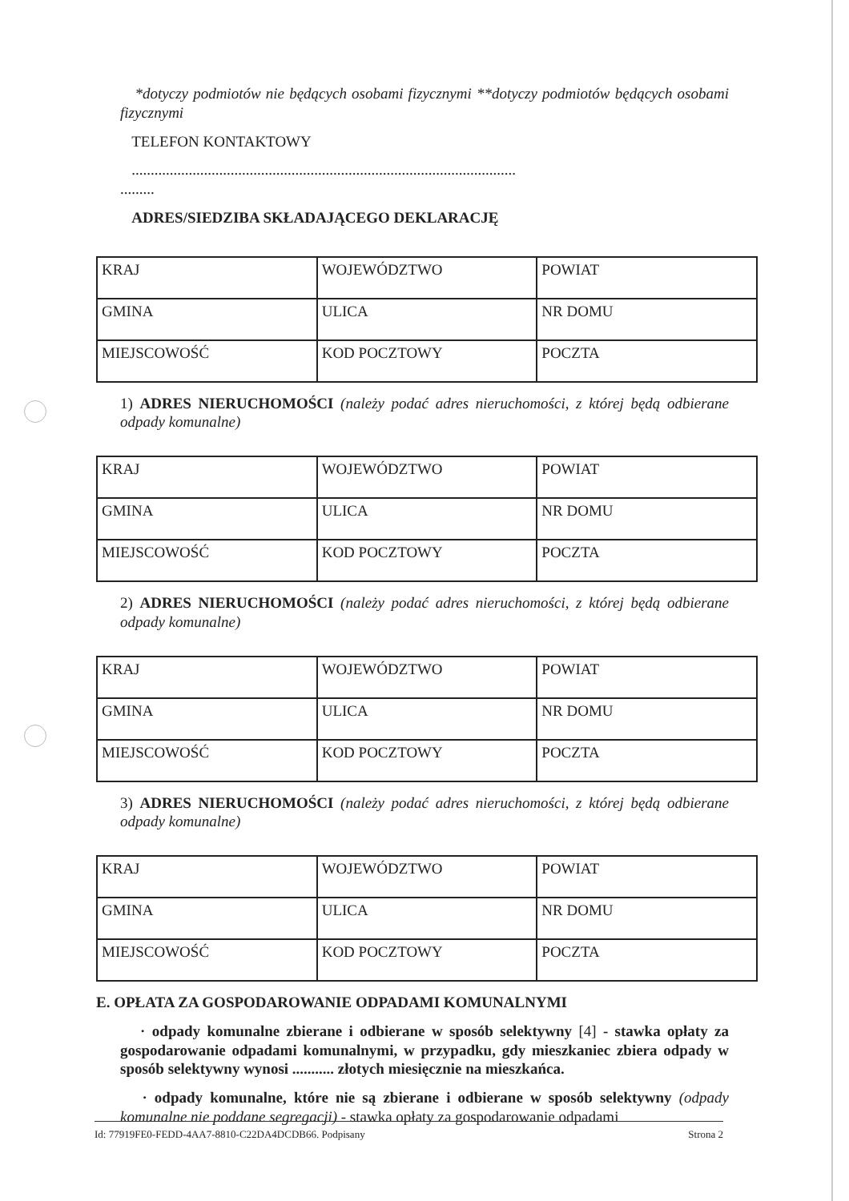*dotyczy podmiotów nie będących osobami fizycznymi **dotyczy podmiotów będących osobami fizycznymi
TELEFON KONTAKTOWY
.....................................................................................................
.........
ADRES/SIEDZIBA SKŁADAJĄCEGO DEKLARACJĘ
| KRAJ | WOJEWÓDZTWO | POWIAT |
| GMINA | ULICA | NR DOMU |
| MIEJSCOWOŚĆ | KOD POCZTOWY | POCZTA |
1) ADRES NIERUCHOMOŚCI (należy podać adres nieruchomości, z której będą odbierane odpady komunalne)
| KRAJ | WOJEWÓDZTWO | POWIAT |
| GMINA | ULICA | NR DOMU |
| MIEJSCOWOŚĆ | KOD POCZTOWY | POCZTA |
2) ADRES NIERUCHOMOŚCI (należy podać adres nieruchomości, z której będą odbierane odpady komunalne)
| KRAJ | WOJEWÓDZTWO | POWIAT |
| GMINA | ULICA | NR DOMU |
| MIEJSCOWOŚĆ | KOD POCZTOWY | POCZTA |
3) ADRES NIERUCHOMOŚCI (należy podać adres nieruchomości, z której będą odbierane odpady komunalne)
| KRAJ | WOJEWÓDZTWO | POWIAT |
| GMINA | ULICA | NR DOMU |
| MIEJSCOWOŚĆ | KOD POCZTOWY | POCZTA |
E. OPŁATA ZA GOSPODAROWANIE ODPADAMI KOMUNALNYMI
· odpady komunalne zbierane i odbierane w sposób selektywny [4] - stawka opłaty za gospodarowanie odpadami komunalnymi, w przypadku, gdy mieszkaniec zbiera odpady w sposób selektywny wynosi ........... złotych miesięcznie na mieszkańca.
· odpady komunalne, które nie są zbierane i odbierane w sposób selektywny (odpady komunalne nie poddane segregacji) - stawka opłaty za gospodarowanie odpadami
Id: 77919FE0-FEDD-4AA7-8810-C22DA4DCDB66. Podpisany Strona 2